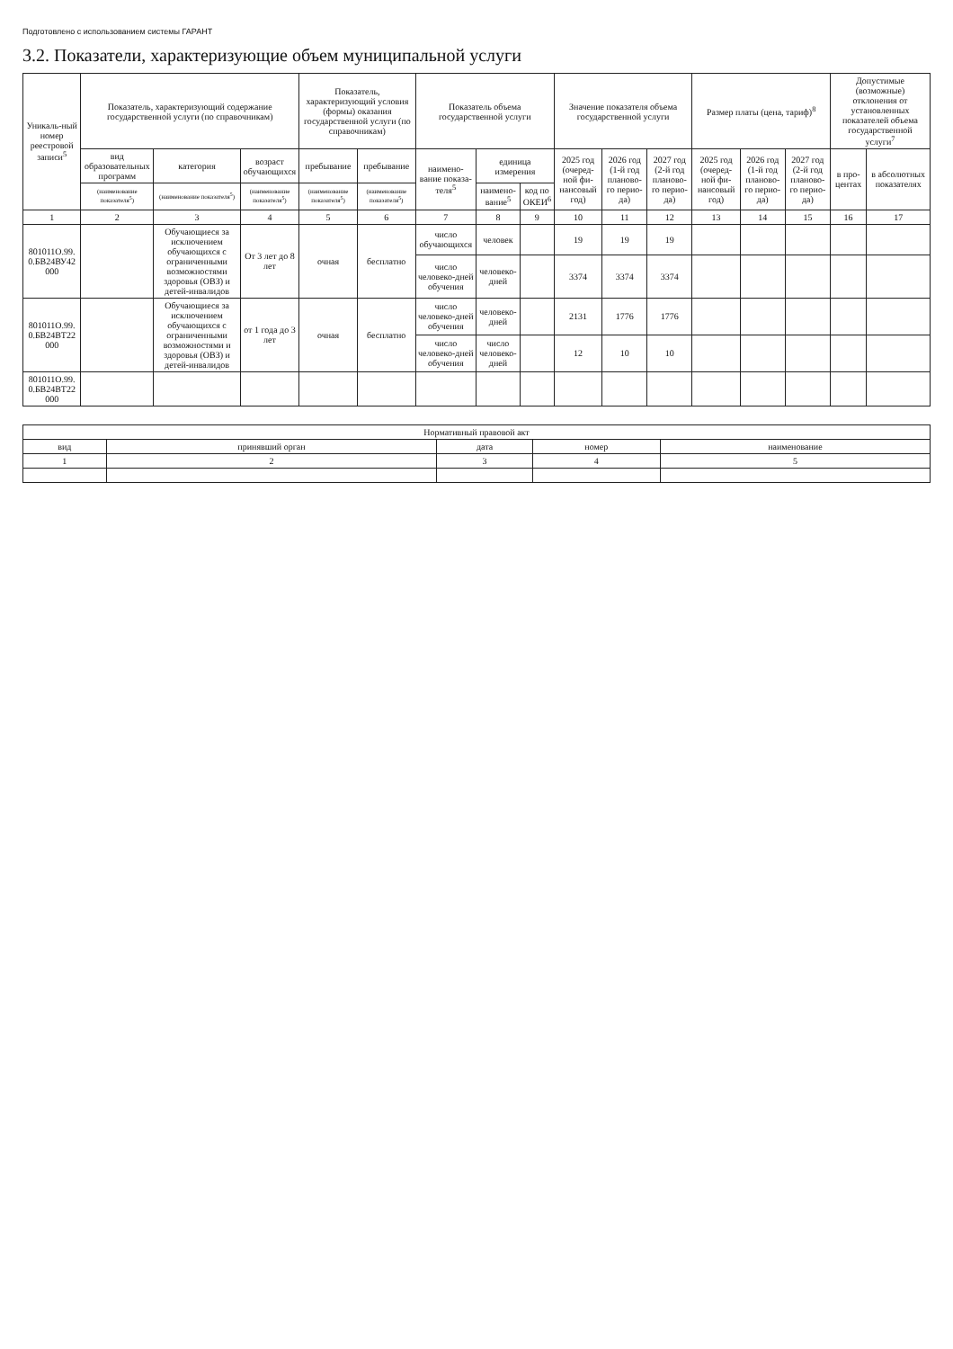Подготовлено с использованием системы ГАРАНТ
3.2. Показатели, характеризующие объем муниципальной услуги
| Уникаль-ный номер реестровой записи<sup>5</sup> | Показатель, характеризующий содержание государственной услуги (по справочникам) | | | Показатель, характеризующий условия (формы) оказания государственной услуги (по справочникам) | | Показатель объема государственной услуги | | | Значение показателя объема государственной услуги | | | Размер платы (цена, тариф)<sup>8</sup> | | | Допустимые (возможные) отклонения от установленных показателей объема государственной услуги<sup>7</sup> | |
| --- | --- | --- | --- | --- | --- | --- | --- | --- | --- | --- | --- | --- | --- | --- | --- | --- |
| | вид образовательных программ | категория | возраст обучающихся | пребывание | пребывание | наимено-вание показа-теля<sup>5</sup> | единица измерения | | 2025 год (очеред-ной фи-нансовый год) | 2026 год (1-й год планово-го перио-да) | 2027 год (2-й год планово-го перио-да) | 2025 год (очеред-ной фи-нансовый год) | 2026 год (1-й год планово-го перио-да) | 2027 год (2-й год планово-го перио-да) | в про-центах | в абсолютных показателях |
| | (наименование показателя<sup>5</sup>) | (наименование показателя<sup>5</sup>) | (наименование показателя<sup>5</sup>) | (наименование показателя<sup>5</sup>) | (наименование показателя<sup>5</sup>) | | наимено-вание<sup>5</sup> | код по ОКЕИ<sup>6</sup> | | | | | | | | |
| 1 | 2 | 3 | 4 | 5 | 6 | 7 | 8 | 9 | 10 | 11 | 12 | 13 | 14 | 15 | 16 | 17 |
| 801011О.99. 0.БВ24ВУ42 000 | | Обучающиеся за исключением обучающихся с ограниченными возможностями здоровья (ОВЗ) и детей-инвалидов | От 3 лет до 8 лет | очная | бесплатно | число обучающихся | человек | | 19 | 19 | 19 | | | | | |
| | | | | | | число человеко-дней обучения | человеко-дней | | 3374 | 3374 | 3374 | | | | | |
| 801011О.99. 0.БВ24ВТ22 000 | | Обучающиеся за исключением обучающихся с ограниченными возможностями и здоровья (ОВЗ) и детей-инвалидов | от 1 года до 3 лет | очная | бесплатно | число человеко-дней обучения | человеко-дней | | 2131 | 1776 | 1776 | | | | | |
| | | | | | | число человеко-дней обучения | число человеко-дней | | 12 | 10 | 10 | | | | | |
| 801011О.99. 0.БВ24ВТ22 000 | | | | | | | | | | | | | | | | |
| Нормативный правовой акт | | | | |
| --- | --- | --- | --- | --- |
| вид | принявший орган | дата | номер | наименование |
| 1 | 2 | 3 | 4 | 5 |